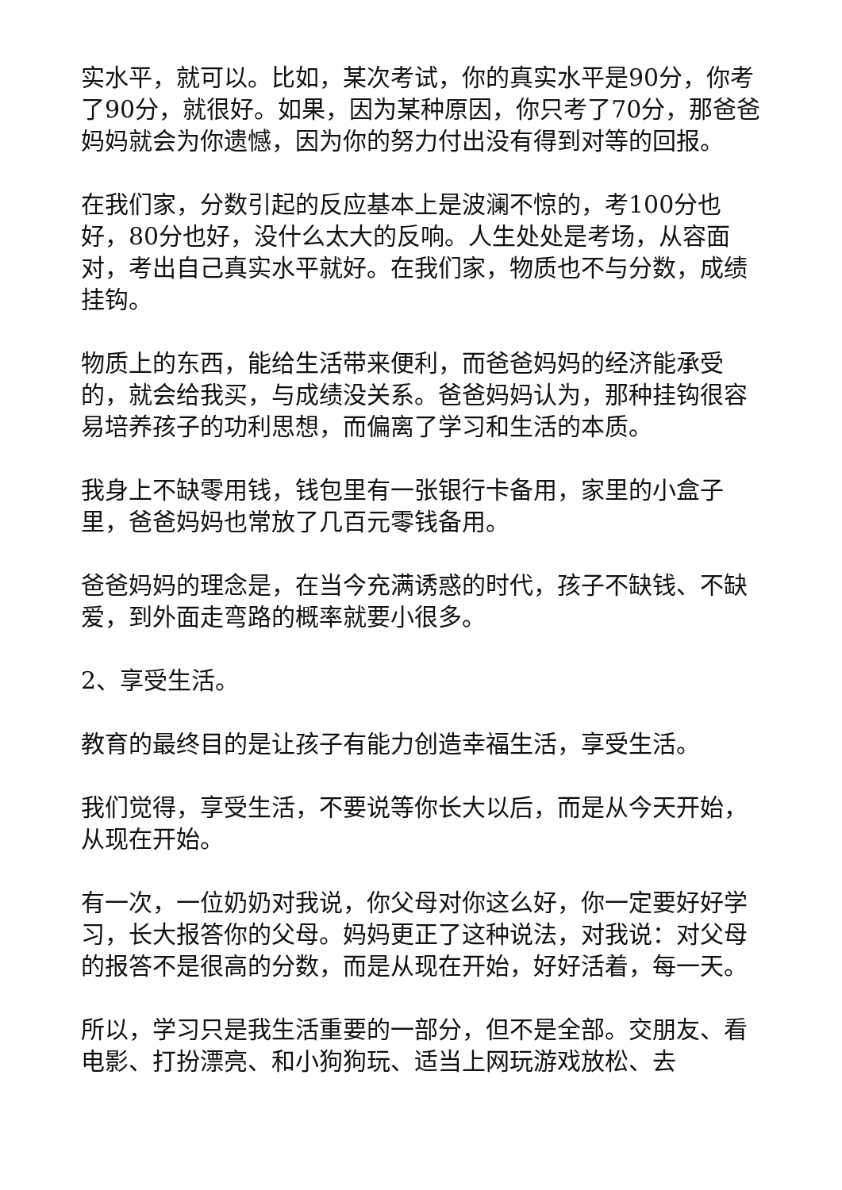实水平，就可以。比如，某次考试，你的真实水平是90分，你考了90分，就很好。如果，因为某种原因，你只考了70分，那爸爸妈妈就会为你遗憾，因为你的努力付出没有得到对等的回报。
在我们家，分数引起的反应基本上是波澜不惊的，考100分也好，80分也好，没什么太大的反响。人生处处是考场，从容面对，考出自己真实水平就好。在我们家，物质也不与分数，成绩挂钩。
物质上的东西，能给生活带来便利，而爸爸妈妈的经济能承受的，就会给我买，与成绩没关系。爸爸妈妈认为，那种挂钩很容易培养孩子的功利思想，而偏离了学习和生活的本质。
我身上不缺零用钱，钱包里有一张银行卡备用，家里的小盒子里，爸爸妈妈也常放了几百元零钱备用。
爸爸妈妈的理念是，在当今充满诱惑的时代，孩子不缺钱、不缺爱，到外面走弯路的概率就要小很多。
2、享受生活。
教育的最终目的是让孩子有能力创造幸福生活，享受生活。
我们觉得，享受生活，不要说等你长大以后，而是从今天开始，从现在开始。
有一次，一位奶奶对我说，你父母对你这么好，你一定要好好学习，长大报答你的父母。妈妈更正了这种说法，对我说：对父母的报答不是很高的分数，而是从现在开始，好好活着，每一天。
所以，学习只是我生活重要的一部分，但不是全部。交朋友、看电影、打扮漂亮、和小狗狗玩、适当上网玩游戏放松、去